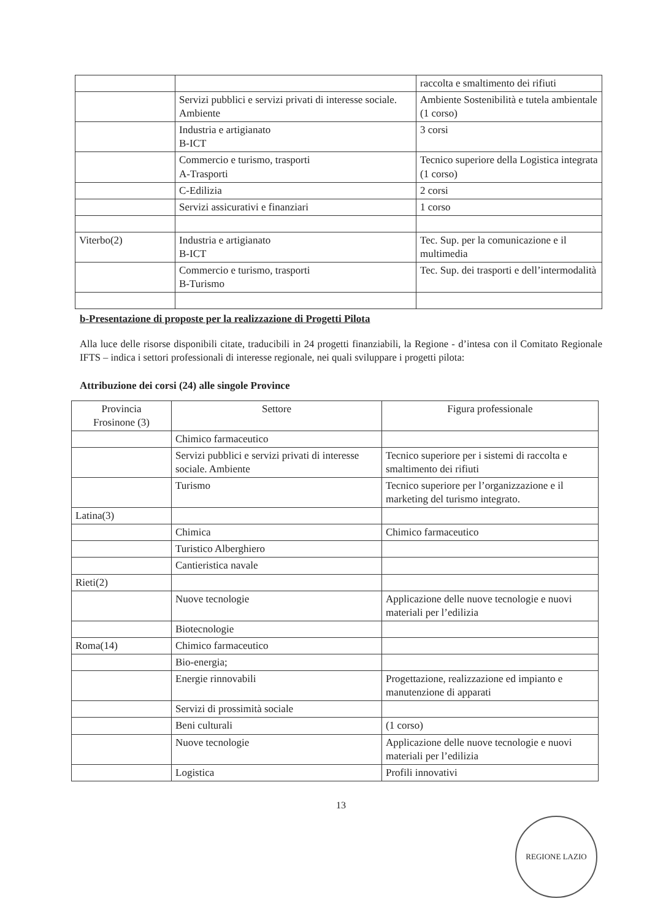| | | raccolta e smaltimento dei rifiuti |
| | Servizi pubblici e servizi privati di interesse sociale. Ambiente | Ambiente Sostenibilità e tutela ambientale (1 corso) |
| | Industria e artigianato B-ICT | 3 corsi |
| | Commercio e turismo, trasporti A-Trasporti | Tecnico superiore della Logistica integrata (1 corso) |
| | C-Edilizia | 2 corsi |
| | Servizi assicurativi e finanziari | 1 corso |
| Viterbo(2) | Industria e artigianato B-ICT | Tec. Sup. per la comunicazione e il multimedia |
| | Commercio e turismo, trasporti B-Turismo | Tec. Sup. dei trasporti e dell’intermodalità |
b-Presentazione di proposte per la realizzazione di Progetti Pilota
Alla luce delle risorse disponibili citate, traducibili in 24 progetti finanziabili, la Regione - d’intesa con il Comitato Regionale IFTS – indica i settori professionali di interesse regionale, nei quali sviluppare i progetti pilota:
Attribuzione dei corsi (24) alle singole Province
| Provincia Frosinone (3) | Settore | Figura professionale |
| | Chimico farmaceutico | |
| | Servizi pubblici e servizi privati di interesse sociale. Ambiente | Tecnico superiore per i sistemi di raccolta e smaltimento dei rifiuti |
| | Turismo | Tecnico superiore per l’organizzazione e il marketing del turismo integrato. |
| Latina(3) | | |
| | Chimica | Chimico farmaceutico |
| | Turistico Alberghiero | |
| | Cantieristica navale | |
| Rieti(2) | | |
| | Nuove tecnologie | Applicazione delle nuove tecnologie e nuovi materiali per l’edilizia |
| | Biotecnologie | |
| Roma(14) | Chimico farmaceutico | |
| | Bio-energia; | |
| | Energie rinnovabili | Progettazione, realizzazione ed impianto e manutenzione di apparati |
| | Servizi di prossimità sociale | |
| | Beni culturali | (1 corso) |
| | Nuove tecnologie | Applicazione delle nuove tecnologie e nuovi materiali per l’edilizia |
| | Logistica | Profili innovativi |
13
REGIONE LAZIO